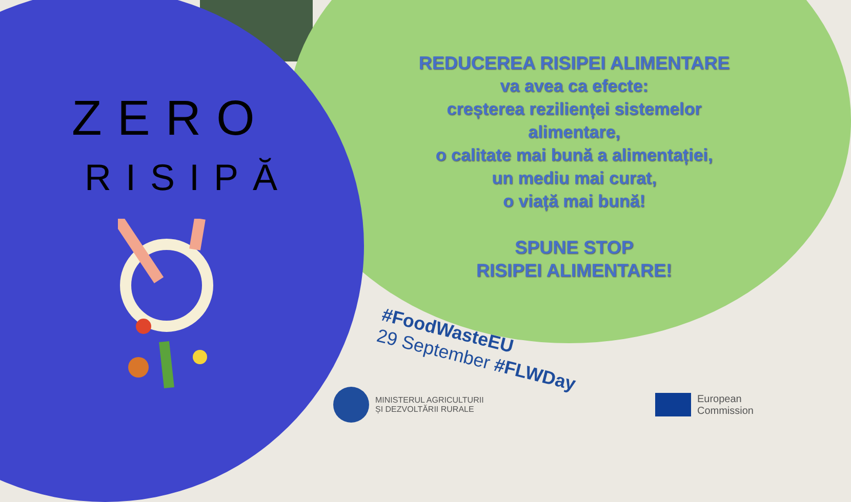ZERO
RISIPĂ
REDUCEREA RISIPEI ALIMENTARE
va avea ca efecte:
creșterea rezilienței sistemelor alimentare,
o calitate mai bună a alimentației,
un mediu mai curat,
o viață mai bună!
SPUNE STOP
RISIPEI ALIMENTARE!
#FoodWasteEU
29 September #FLWDay
MINISTERUL AGRICULTURII
ȘI DEZVOLTĂRII RURALE
European
Commission